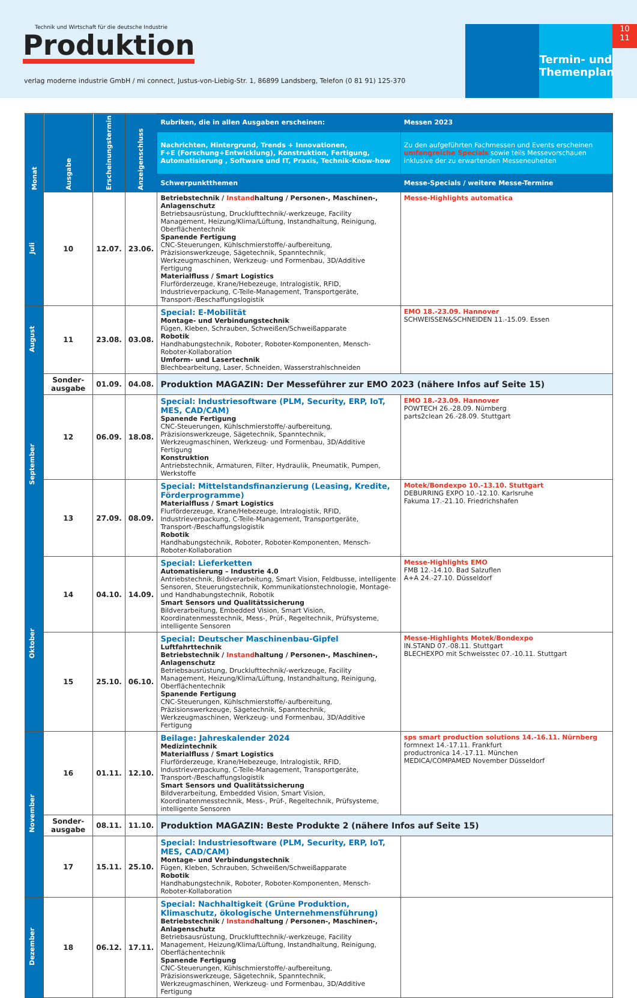Technik und Wirtschaft für die deutsche Industrie
Produktion
verlag moderne industrie GmbH / mi connect, Justus-von-Liebig-Str. 1, 86899 Landsberg, Telefon (0 81 91) 125-370
Termin- und Themenplan
10
11
| Monat | Ausgabe | Erscheinungstermin | Anzeigenschluss | Rubriken, die in allen Ausgaben erscheinen: | Messen 2023 |
| --- | --- | --- | --- | --- | --- |
| | | | | Nachrichten, Hintergrund, Trends + Innovationen, F+E (Forschung+Entwicklung), Konstruktion, Fertigung, Automatisierung , Software und IT, Praxis, Technik-Know-how | Zu den aufgeführten Fachmessen und Events erscheinen umfangreiche Specials sowie teils Messevorschauen inklusive der zu erwartenden Messeneuheiten |
| | | | | Schwerpunktthemen | Messe-Specials / weitere Messe-Termine |
| Juli | 10 | 12.07. | 23.06. | Betriebstechnik / Instand haltung / Personen-, Maschinen-, Anlagenschutz Betriebsausrüstung, Drucklufttechnik/-werkzeuge, Facility Management, Heizung/Klima/Lüftung, Instandhaltung, Reinigung, Oberflächentechnik Spanende Fertigung CNC-Steuerungen, Kühlschmierstoffe/-aufbereitung, Präzisionswerkzeuge, Sägetechnik, Spanntechnik, Werkzeugmaschinen, Werkzeug- und Formenbau, 3D/Additive Fertigung Materialfluss / Smart Logistics Flurförderzeuge, Krane/Hebezeuge, Intralogistik, RFID, Industrieverpackung, C-Teile-Management, Transportgeräte, Transport-/Beschaffungslogistik | Messe-Highlights automatica |
| August | 11 | 23.08. | 03.08. | Special: E-Mobilität Montage- und Verbindungstechnik Fügen, Kleben, Schrauben, Schweißen/Schweißapparate Robotik Handhabungstechnik, Roboter, Roboter-Komponenten, Mensch-Roboter-Kollaboration Umform- und Lasertechnik Blechbearbeitung, Laser, Schneiden, Wasserstrahlschneiden | EMO 18.-23.09. Hannover SCHWEISSEN&SCHNEIDEN 11.-15.09. Essen |
| September | Sonder-ausgabe | 01.09. | 04.08. | Produktion MAGAZIN: Der Messeführer zur EMO 2023 (nähere Infos auf Seite 15) | |
| | 12 | 06.09. | 18.08. | Special: Industriesoftware (PLM, Security, ERP, IoT, MES, CAD/CAM) Spanende Fertigung CNC-Steuerungen, Kühlschmierstoffe/-aufbereitung, Präzisionswerkzeuge, Sägetechnik, Spanntechnik, Werkzeugmaschinen, Werkzeug- und Formenbau, 3D/Additive Fertigung Konstruktion Antriebstechnik, Armaturen, Filter, Hydraulik, Pneumatik, Pumpen, Werkstoffe | EMO 18.-23.09. Hannover POWTECH 26.-28.09. Nürnberg parts2clean 26.-28.09. Stuttgart |
| | 13 | 27.09. | 08.09. | Special: Mittelstandsfinanzierung (Leasing, Kredite, Förderprogramme) Materialfluss / Smart Logistics Flurförderzeuge, Krane/Hebezeuge, Intralogistik, RFID, Industrieverpackung, C-Teile-Management, Transportgeräte, Transport-/Beschaffungslogistik Robotik Handhabungstechnik, Roboter, Roboter-Komponenten, Mensch-Roboter-Kollaboration | Motek/Bondexpo 10.-13.10. Stuttgart DEBURRING EXPO 10.-12.10. Karlsruhe Fakuma 17.-21.10. Friedrichshafen |
| Oktober | 14 | 04.10. | 14.09. | Special: Lieferketten Automatisierung – Industrie 4.0 Antriebstechnik, Bildverarbeitung, Smart Vision, Feldbusse, intelligente Sensoren, Steuerungstechnik, Kommunikationstechnologie, Montage- und Handhabungstechnik, Robotik Smart Sensors und Qualitätssicherung Bildverarbeitung, Embedded Vision, Smart Vision, Koordinatenmesstechnik, Mess-, Prüf-, Regeltechnik, Prüfsysteme, intelligente Sensoren | Messe-Highlights EMO FMB 12.-14.10. Bad Salzuflen A+A 24.-27.10. Düsseldorf |
| | 15 | 25.10. | 06.10. | Special: Deutscher Maschinenbau-Gipfel Luftfahrttechnik Betriebstechnik / Instand haltung / Personen-, Maschinen-, Anlagenschutz Betriebsausrüstung, Drucklufttechnik/-werkzeuge, Facility Management, Heizung/Klima/Lüftung, Instandhaltung, Reinigung, Oberflächentechnik Spanende Fertigung CNC-Steuerungen, Kühlschmierstoffe/-aufbereitung, Präzisionswerkzeuge, Sägetechnik, Spanntechnik, Werkzeugmaschinen, Werkzeug- und Formenbau, 3D/Additive Fertigung | Messe-Highlights Motek/Bondexpo IN.STAND 07.-08.11. Stuttgart BLECHEXPO mit Schweisstec 07.-10.11. Stuttgart |
| November | 16 | 01.11. | 12.10. | Beilage: Jahreskalender 2024 Medizintechnik Materialfluss / Smart Logistics Flurförderzeuge, Krane/Hebezeuge, Intralogistik, RFID, Industrieverpackung, C-Teile-Management, Transportgeräte, Transport-/Beschaffungslogistik Smart Sensors und Qualitätssicherung Bildverarbeitung, Embedded Vision, Smart Vision, Koordinatenmesstechnik, Mess-, Prüf-, Regeltechnik, Prüfsysteme, intelligente Sensoren | sps smart production solutions 14.-16.11. Nürnberg formnext 14.-17.11. Frankfurt productronica 14.-17.11. München MEDICA/COMPAMED November Düsseldorf |
| | Sonder-ausgabe | 08.11. | 11.10. | Produktion MAGAZIN: Beste Produkte 2 (nähere Infos auf Seite 15) | |
| | 17 | 15.11. | 25.10. | Special: Industriesoftware (PLM, Security, ERP, IoT, MES, CAD/CAM) Montage- und Verbindungstechnik Fügen, Kleben, Schrauben, Schweißen/Schweißapparate Robotik Handhabungstechnik, Roboter, Roboter-Komponenten, Mensch-Roboter-Kollaboration | |
| Dezember | 18 | 06.12. | 17.11. | Special: Nachhaltigkeit (Grüne Produktion, Klimaschutz, ökologische Unternehmensführung) Betriebstechnik / Instand haltung / Personen-, Maschinen-, Anlagenschutz Betriebsausrüstung, Drucklufttechnik/-werkzeuge, Facility Management, Heizung/Klima/Lüftung, Instandhaltung, Reinigung, Oberflächentechnik Spanende Fertigung CNC-Steuerungen, Kühlschmierstoffe/-aufbereitung, Präzisionswerkzeuge, Sägetechnik, Spanntechnik, Werkzeugmaschinen, Werkzeug- und Formenbau, 3D/Additive Fertigung | |